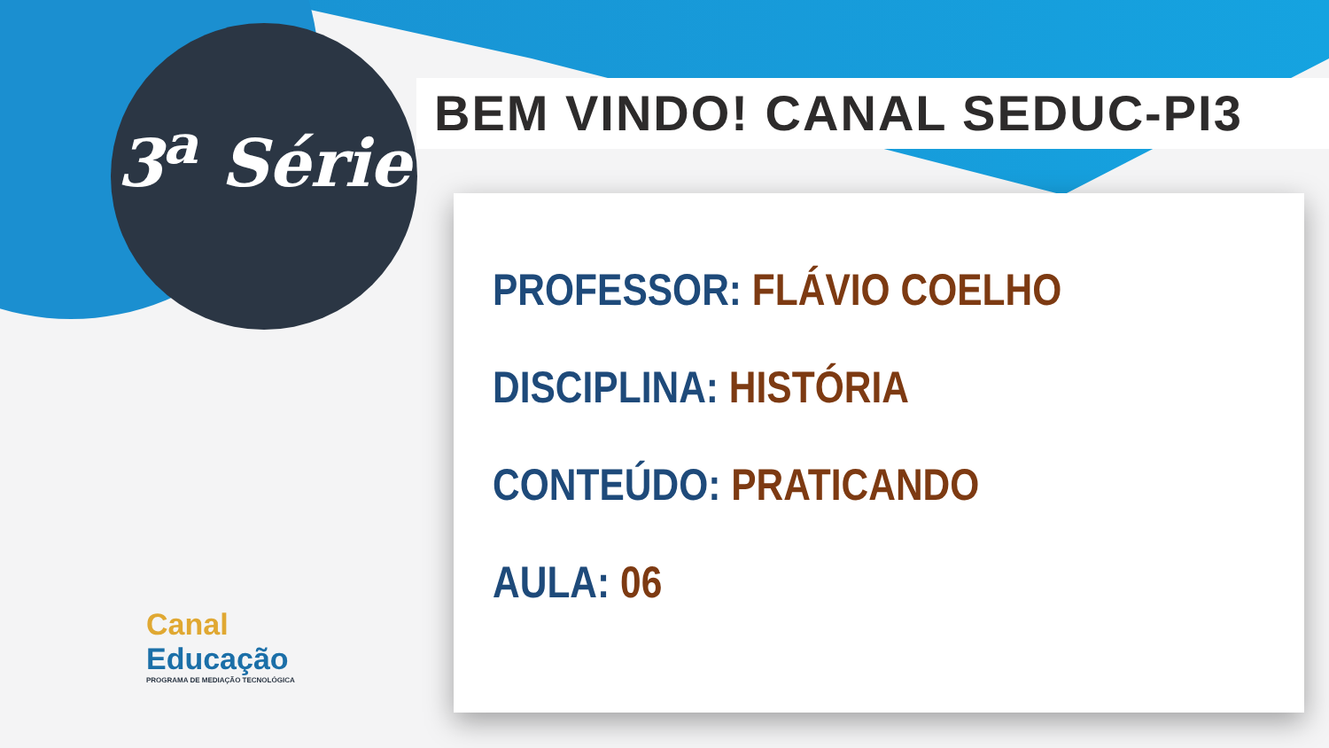3<sup>a</sup> Série
BEM VINDO! CANAL SEDUC-PI3
PROFESSOR: FLÁVIO COELHO
DISCIPLINA: HISTÓRIA
CONTEÚDO: PRATICANDO
AULA: 06
Canal
Educação
PROGRAMA DE MEDIAÇÃO TECNOLÓGICA